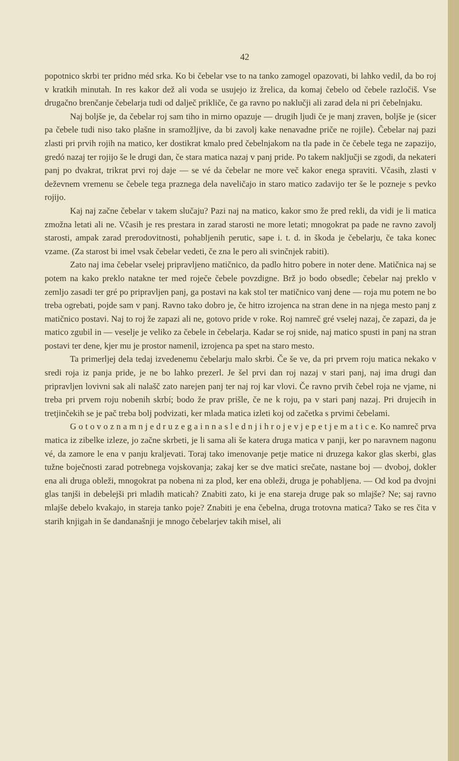42
popotnico skrbi ter pridno méd srka. Ko bi čebelar vse to na tanko zamogel opazovati, bi lahko vedil, da bo roj v kratkih minutah. In res kakor dež ali voda se usujejo iz žrelica, da komaj čebelo od čebele razločiš. Vse drugačno brenčanje čebelarja tudi od dalječ prikliče, če ga ravno po naklučji ali zarad dela ni pri čebelnjaku.
Naj boljše je, da čebelar roj sam tiho in mirno opazuje — drugih ljudi če je manj zraven, boljše je (sicer pa čebele tudi niso tako plašne in sramožljive, da bi zavolj kake nenavadne priče ne rojile). Čebelar naj pazi zlasti pri prvih rojih na matico, ker dostikrat kmalo pred čebelnjakom na tla pade in če čebele tega ne zapazijo, gredó nazaj ter rojijo še le drugi dan, če stara matica nazaj v panj pride. Po takem naključji se zgodi, da nekateri panj po dvakrat, trikrat prvi roj daje — se vé da čebelar ne more več kakor enega spraviti. Včasih, zlasti v deževnem vremenu se čebele tega praznega dela naveličajo in staro matico zadavijo ter še le pozneje s pevko rojijo.
Kaj naj začne čebelar v takem slučaju? Pazi naj na matico, kakor smo že pred rekli, da vidi je li matica zmožna letati ali ne. Včasih je res prestara in zarad starosti ne more letati; mnogokrat pa pade ne ravno zavolj starosti, ampak zarad prerodovitnosti, pohabljenih perutic, sape i. t. d. in škoda je čebelarju, če taka konec vzame. (Za starost bi imel vsak čebelar vedeti, če zna le pero ali svinčnjek rabiti).
Zato naj ima čebelar vselej pripravljeno matičnico, da padlo hitro pobere in noter dene. Matičnica naj se potem na kako preklo natakne ter med roječe čebele povzdigne. Brž jo bodo obsedle; čebelar naj preklo v zemljo zasadi ter gré po pripravljen panj, ga postavi na kak stol ter matičnico vanj dene — roja mu potem ne bo treba ogrebati, pojde sam v panj. Ravno tako dobro je, če hitro izrojenca na stran dene in na njega mesto panj z matičnico postavi. Naj to roj že zapazi ali ne, gotovo pride v roke. Roj namreč gré vselej nazaj, če zapazi, da je matico zgubil in — veselje je veliko za čebele in čebelarja. Kadar se roj snide, naj matico spusti in panj na stran postavi ter dene, kjer mu je prostor namenil, izrojenca pa spet na staro mesto.
Ta primerljej dela tedaj izvedenemu čebelarju malo skrbi. Če še ve, da pri prvem roju matica nekako v sredi roja iz panja pride, je ne bo lahko prezerl. Je šel prvi dan roj nazaj v stari panj, naj ima drugi dan pripravljen lovivni sak ali nalašč zato narejen panj ter naj roj kar vlovi. Če ravno prvih čebel roja ne vjame, ni treba pri prvem roju nobenih skrbí; bodo že prav prišle, če ne k roju, pa v stari panj nazaj. Pri drujecih in tretjinčekih se je pač treba bolj podvizati, ker mlada matica izleti koj od začetka s prvimi čebelami.
G o t o v o z n a m n j e d r u z e g a i n n a s l e d n j i h r o j e v j e p e t j e m a t i c e. Ko namreč prva matica iz zibelke izleze, jo začne skrbeti, je li sama ali še katera druga matica v panji, ker po naravnem nagonu vé, da zamore le ena v panju kraljevati. Toraj tako imenovanje petje matice ni druzega kakor glas skerbi, glas tužne boječnosti zarad potrebnega vojskovanja; zakaj ker se dve matici srečate, nastane boj — dvoboj, dokler ena ali druga obleži, mnogokrat pa nobena ni za plod, ker ena obleži, druga je pohabljena. — Od kod pa dvojni glas tanjši in debelejši pri mladih maticah? Znabiti zato, ki je ena stareja druge pak so mlajše? Ne; saj ravno mlajše debelo kvakajo, in stareja tanko poje? Znabiti je ena čebelna, druga trotovna matica? Tako se res čita v starih knjigah in še dandanašnji je mnogo čebelarjev takih misel, ali